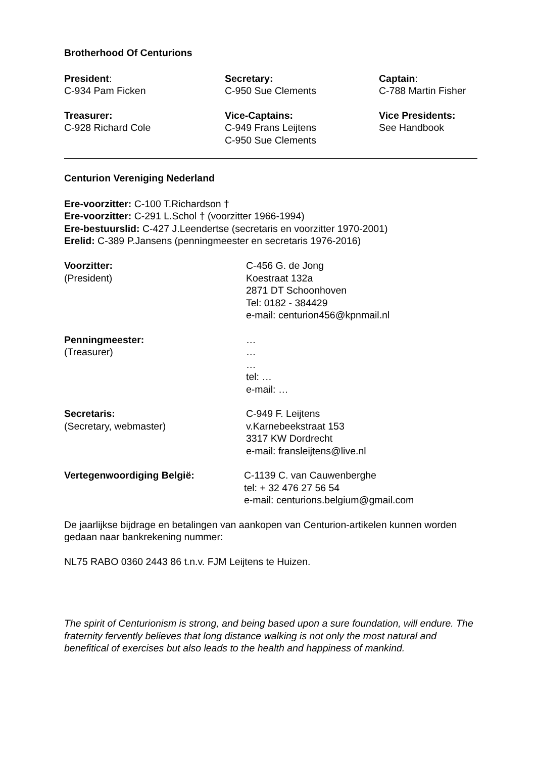Brotherhood Of Centurions
President:
C-934 Pam Ficken
Secretary:
C-950 Sue Clements
Captain:
C-788 Martin Fisher
Treasurer:
C-928 Richard Cole
Vice-Captains:
C-949 Frans Leijtens
C-950 Sue Clements
Vice Presidents:
See Handbook
Centurion Vereniging Nederland
Ere-voorzitter: C-100 T.Richardson †
Ere-voorzitter: C-291 L.Schol † (voorzitter 1966-1994)
Ere-bestuurslid: C-427 J.Leendertse (secretaris en voorzitter 1970-2001)
Erelid: C-389 P.Jansens (penningmeester en secretaris 1976-2016)
Voorzitter:
(President)
C-456 G. de Jong
Koestraat 132a
2871 DT Schoonhoven
Tel: 0182 - 384429
e-mail: centurion456@kpnmail.nl
Penningmeester:
(Treasurer)
…
…
…
tel: …
e-mail: …
Secretaris:
(Secretary, webmaster)
C-949 F. Leijtens
v.Karnebeekstraat 153
3317 KW Dordrecht
e-mail: fransleijtens@live.nl
Vertegenwoordiging België:
C-1139 C. van Cauwenberghe
tel: + 32 476 27 56 54
e-mail: centurions.belgium@gmail.com
De jaarlijkse bijdrage en betalingen van aankopen van Centurion-artikelen kunnen worden gedaan naar bankrekening nummer:
NL75 RABO 0360 2443 86 t.n.v. FJM Leijtens te Huizen.
The spirit of Centurionism is strong, and being based upon a sure foundation, will endure. The fraternity fervently believes that long distance walking is not only the most natural and benefitical of exercises but also leads to the health and happiness of mankind.